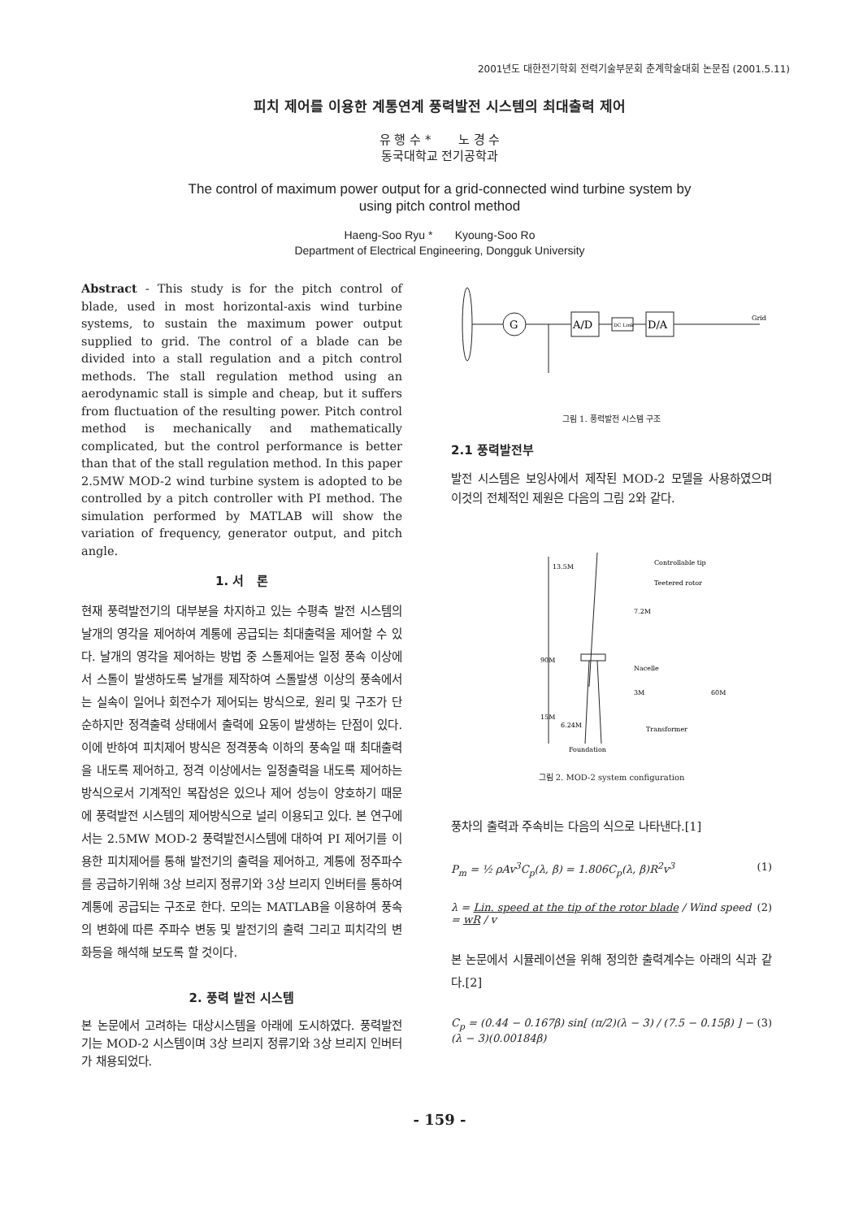2001년도 대한전기학회 전력기술부문회 춘계학술대회 논문집 (2001.5.11)
피치 제어를 이용한 계통연계 풍력발전 시스템의 최대출력 제어
유 행 수 * 노 경 수
동국대학교 전기공학과
The control of maximum power output for a grid-connected wind turbine system by
using pitch control method
Haeng-Soo Ryu * Kyoung-Soo Ro
Department of Electrical Engineering, Dongguk University
Abstract - This study is for the pitch control of blade, used in most horizontal-axis wind turbine systems, to sustain the maximum power output supplied to grid. The control of a blade can be divided into a stall regulation and a pitch control methods. The stall regulation method using an aerodynamic stall is simple and cheap, but it suffers from fluctuation of the resulting power. Pitch control method is mechanically and mathematically complicated, but the control performance is better than that of the stall regulation method. In this paper 2.5MW MOD-2 wind turbine system is adopted to be controlled by a pitch controller with PI method. The simulation performed by MATLAB will show the variation of frequency, generator output, and pitch angle.
1. 서 론
현재 풍력발전기의 대부분을 차지하고 있는 수평축 발전 시스템의 날개의 영각을 제어하여 계통에 공급되는 최대출력을 제어할 수 있다. 날개의 영각을 제어하는 방법 중 스톨제어는 일정 풍속 이상에서 스톨이 발생하도록 날개를 제작하여 스톨발생 이상의 풍속에서는 실속이 일어나 회전수가 제어되는 방식으로, 원리 및 구조가 단순하지만 정격출력 상태에서 출력에 요동이 발생하는 단점이 있다. 이에 반하여 피치제어 방식은 정격풍속 이하의 풍속일 때 최대출력을 내도록 제어하고, 정격 이상에서는 일정출력을 내도록 제어하는 방식으로서 기계적인 복잡성은 있으나 제어 성능이 양호하기 때문에 풍력발전 시스템의 제어방식으로 널리 이용되고 있다. 본 연구에서는 2.5MW MOD-2 풍력발전시스템에 대하여 PI 제어기를 이용한 피치제어를 통해 발전기의 출력을 제어하고, 계통에 정주파수를 공급하기위해 3상 브리지 정류기와 3상 브리지 인버터를 통하여 계통에 공급되는 구조로 한다. 모의는 MATLAB을 이용하여 풍속의 변화에 따른 주파수 변동 및 발전기의 출력 그리고 피치각의 변화등을 해석해 보도록 할 것이다.
2. 풍력 발전 시스템
본 논문에서 고려하는 대상시스템을 아래에 도시하였다. 풍력발전기는 MOD-2 시스템이며 3상 브리지 정류기와 3상 브리지 인버터가 채용되었다.
G
A/D
DC Link
D/A
Grid
그림 1. 풍력발전 시스템 구조
2.1 풍력발전부
발전 시스템은 보잉사에서 제작된 MOD-2 모델을 사용하였으며 이것의 전체적인 제원은 다음의 그림 2와 같다.
13.5M
90M
Controllable tip
Teetered rotor
7.2M
Nacelle
3M
60M
15M
6.24M
Transformer
Foundation
그림 2. MOD-2 system configuration
풍차의 출력과 주속비는 다음의 식으로 나타낸다.[1]
P<sub>m</sub> = ½ ρAv<sup>3</sup>C<sub>p</sub>(λ, β) = 1.806C<sub>p</sub>(λ, β)R<sup>2</sup>v<sup>3</sup> (1)
λ = Lin. speed at the tip of the rotor blade / Wind speed = wR / v (2)
본 논문에서 시뮬레이션을 위해 정의한 출력계수는 아래의 식과 같다.[2]
C<sub>p</sub> = (0.44 − 0.167β) sin[ (π/2)(λ − 3) / (7.5 − 0.15β) ] − (λ − 3)(0.00184β) (3)
- 159 -